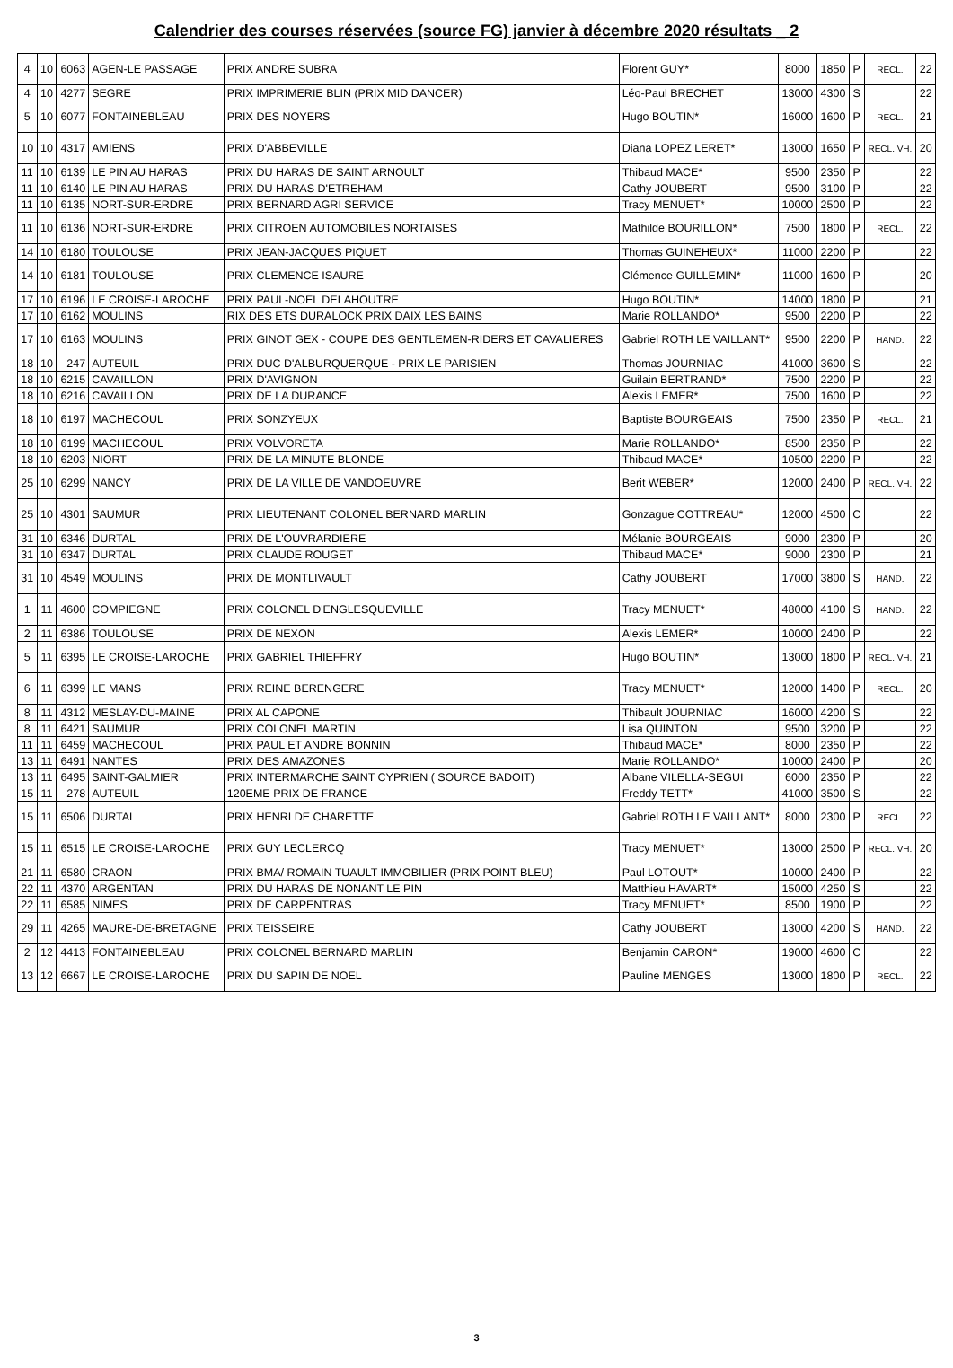Calendrier des courses réservées (source FG) janvier à décembre 2020 résultats _ 2
| 4 | 10 | 6063 | AGEN-LE PASSAGE | PRIX ANDRE SUBRA | Florent GUY* | 8000 | 1850 | P | RECL. | 22 |
| 4 | 10 | 4277 | SEGRE | PRIX IMPRIMERIE BLIN (PRIX MID DANCER) | Léo-Paul BRECHET | 13000 | 4300 | S | | 22 |
| 5 | 10 | 6077 | FONTAINEBLEAU | PRIX DES NOYERS | Hugo BOUTIN* | 16000 | 1600 | P | RECL. | 21 |
| 10 | 10 | 4317 | AMIENS | PRIX D'ABBEVILLE | Diana LOPEZ LERET* | 13000 | 1650 | P | RECL. VH. | 20 |
| 11 | 10 | 6139 | LE PIN AU HARAS | PRIX DU HARAS DE SAINT ARNOULT | Thibaud MACE* | 9500 | 2350 | P | | 22 |
| 11 | 10 | 6140 | LE PIN AU HARAS | PRIX DU HARAS D'ETREHAM | Cathy JOUBERT | 9500 | 3100 | P | | 22 |
| 11 | 10 | 6135 | NORT-SUR-ERDRE | PRIX BERNARD AGRI SERVICE | Tracy MENUET* | 10000 | 2500 | P | | 22 |
| 11 | 10 | 6136 | NORT-SUR-ERDRE | PRIX CITROEN AUTOMOBILES NORTAISES | Mathilde BOURILLON* | 7500 | 1800 | P | RECL. | 22 |
| 14 | 10 | 6180 | TOULOUSE | PRIX JEAN-JACQUES PIQUET | Thomas GUINEHEUX* | 11000 | 2200 | P | | 22 |
| 14 | 10 | 6181 | TOULOUSE | PRIX CLEMENCE ISAURE | Clémence GUILLEMIN* | 11000 | 1600 | P | | 20 |
| 17 | 10 | 6196 | LE CROISE-LAROCHE | PRIX PAUL-NOEL DELAHOUTRE | Hugo BOUTIN* | 14000 | 1800 | P | | 21 |
| 17 | 10 | 6162 | MOULINS | RIX DES ETS DURALOCK PRIX DAIX LES BAINS | Marie ROLLANDO* | 9500 | 2200 | P | | 22 |
| 17 | 10 | 6163 | MOULINS | PRIX GINOT GEX - COUPE DES GENTLEMEN-RIDERS ET CAVALIERES | Gabriel ROTH LE VAILLANT* | 9500 | 2200 | P | HAND. | 22 |
| 18 | 10 | 247 | AUTEUIL | PRIX DUC D'ALBURQUERQUE - PRIX LE PARISIEN | Thomas JOURNIAC | 41000 | 3600 | S | | 22 |
| 18 | 10 | 6215 | CAVAILLON | PRIX D'AVIGNON | Guilain BERTRAND* | 7500 | 2200 | P | | 22 |
| 18 | 10 | 6216 | CAVAILLON | PRIX DE LA DURANCE | Alexis LEMER* | 7500 | 1600 | P | | 22 |
| 18 | 10 | 6197 | MACHECOUL | PRIX SONZYEUX | Baptiste BOURGEAIS | 7500 | 2350 | P | RECL. | 21 |
| 18 | 10 | 6199 | MACHECOUL | PRIX VOLVORETA | Marie ROLLANDO* | 8500 | 2350 | P | | 22 |
| 18 | 10 | 6203 | NIORT | PRIX DE LA MINUTE BLONDE | Thibaud MACE* | 10500 | 2200 | P | | 22 |
| 25 | 10 | 6299 | NANCY | PRIX DE LA VILLE DE VANDOEUVRE | Berit WEBER* | 12000 | 2400 | P | RECL. VH. | 22 |
| 25 | 10 | 4301 | SAUMUR | PRIX LIEUTENANT COLONEL BERNARD MARLIN | Gonzague COTTREAU* | 12000 | 4500 | C | | 22 |
| 31 | 10 | 6346 | DURTAL | PRIX DE L'OUVRARDIERE | Mélanie BOURGEAIS | 9000 | 2300 | P | | 20 |
| 31 | 10 | 6347 | DURTAL | PRIX CLAUDE ROUGET | Thibaud MACE* | 9000 | 2300 | P | | 21 |
| 31 | 10 | 4549 | MOULINS | PRIX DE MONTLIVAULT | Cathy JOUBERT | 17000 | 3800 | S | HAND. | 22 |
| 1 | 11 | 4600 | COMPIEGNE | PRIX COLONEL D'ENGLESQUEVILLE | Tracy MENUET* | 48000 | 4100 | S | HAND. | 22 |
| 2 | 11 | 6386 | TOULOUSE | PRIX DE NEXON | Alexis LEMER* | 10000 | 2400 | P | | 22 |
| 5 | 11 | 6395 | LE CROISE-LAROCHE | PRIX GABRIEL THIEFFRY | Hugo BOUTIN* | 13000 | 1800 | P | RECL. VH. | 21 |
| 6 | 11 | 6399 | LE MANS | PRIX REINE BERENGERE | Tracy MENUET* | 12000 | 1400 | P | RECL. | 20 |
| 8 | 11 | 4312 | MESLAY-DU-MAINE | PRIX AL CAPONE | Thibault JOURNIAC | 16000 | 4200 | S | | 22 |
| 8 | 11 | 6421 | SAUMUR | PRIX COLONEL MARTIN | Lisa QUINTON | 9500 | 3200 | P | | 22 |
| 11 | 11 | 6459 | MACHECOUL | PRIX PAUL ET ANDRE BONNIN | Thibaud MACE* | 8000 | 2350 | P | | 22 |
| 13 | 11 | 6491 | NANTES | PRIX DES AMAZONES | Marie ROLLANDO* | 10000 | 2400 | P | | 20 |
| 13 | 11 | 6495 | SAINT-GALMIER | PRIX INTERMARCHE SAINT CYPRIEN ( SOURCE BADOIT) | Albane VILELLA-SEGUI | 6000 | 2350 | P | | 22 |
| 15 | 11 | 278 | AUTEUIL | 120EME PRIX DE FRANCE | Freddy TETT* | 41000 | 3500 | S | | 22 |
| 15 | 11 | 6506 | DURTAL | PRIX HENRI DE CHARETTE | Gabriel ROTH LE VAILLANT* | 8000 | 2300 | P | RECL. | 22 |
| 15 | 11 | 6515 | LE CROISE-LAROCHE | PRIX GUY LECLERCQ | Tracy MENUET* | 13000 | 2500 | P | RECL. VH. | 20 |
| 21 | 11 | 6580 | CRAON | PRIX BMA/ ROMAIN TUAULT IMMOBILIER (PRIX POINT BLEU) | Paul LOTOUT* | 10000 | 2400 | P | | 22 |
| 22 | 11 | 4370 | ARGENTAN | PRIX DU HARAS DE NONANT LE PIN | Matthieu HAVART* | 15000 | 4250 | S | | 22 |
| 22 | 11 | 6585 | NIMES | PRIX DE CARPENTRAS | Tracy MENUET* | 8500 | 1900 | P | | 22 |
| 29 | 11 | 4265 | MAURE-DE-BRETAGNE | PRIX TEISSEIRE | Cathy JOUBERT | 13000 | 4200 | S | HAND. | 22 |
| 2 | 12 | 4413 | FONTAINEBLEAU | PRIX COLONEL BERNARD MARLIN | Benjamin CARON* | 19000 | 4600 | C | | 22 |
| 13 | 12 | 6667 | LE CROISE-LAROCHE | PRIX DU SAPIN DE NOEL | Pauline MENGES | 13000 | 1800 | P | RECL. | 22 |
3